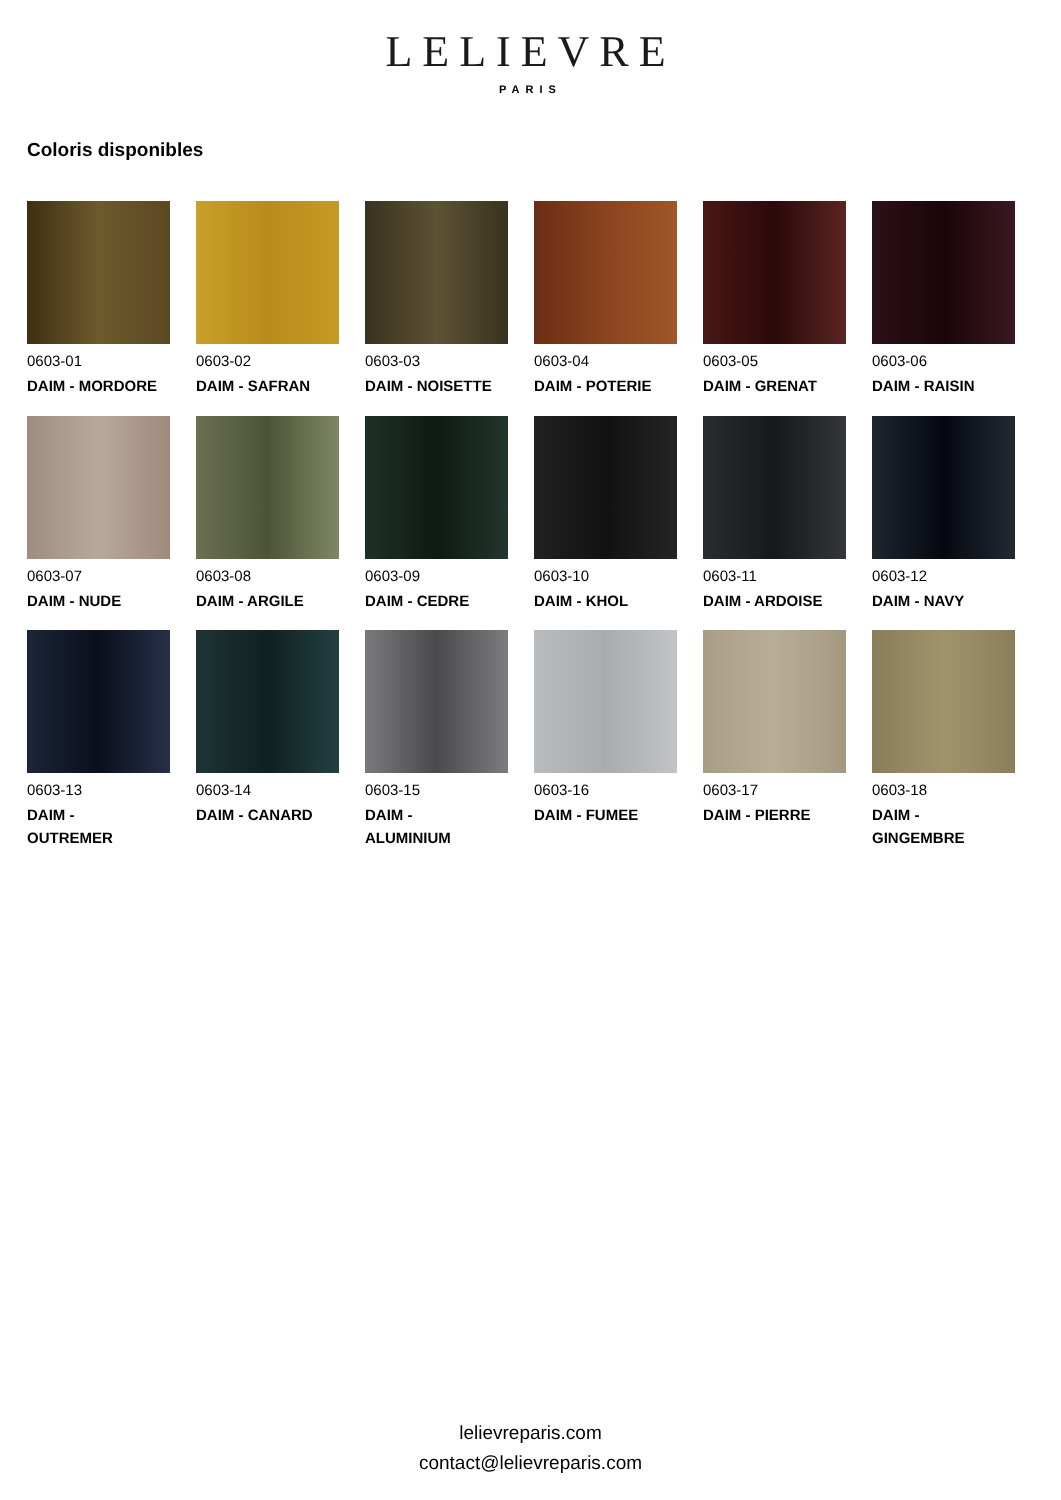LELIEVRE
PARIS
Coloris disponibles
0603-01
DAIM - MORDORE
0603-02
DAIM - SAFRAN
0603-03
DAIM - NOISETTE
0603-04
DAIM - POTERIE
0603-05
DAIM - GRENAT
0603-06
DAIM - RAISIN
0603-07
DAIM - NUDE
0603-08
DAIM - ARGILE
0603-09
DAIM - CEDRE
0603-10
DAIM - KHOL
0603-11
DAIM - ARDOISE
0603-12
DAIM - NAVY
0603-13
DAIM -
OUTREMER
0603-14
DAIM - CANARD
0603-15
DAIM -
ALUMINIUM
0603-16
DAIM - FUMEE
0603-17
DAIM - PIERRE
0603-18
DAIM -
GINGEMBRE
lelievreparis.com
contact@lelievreparis.com